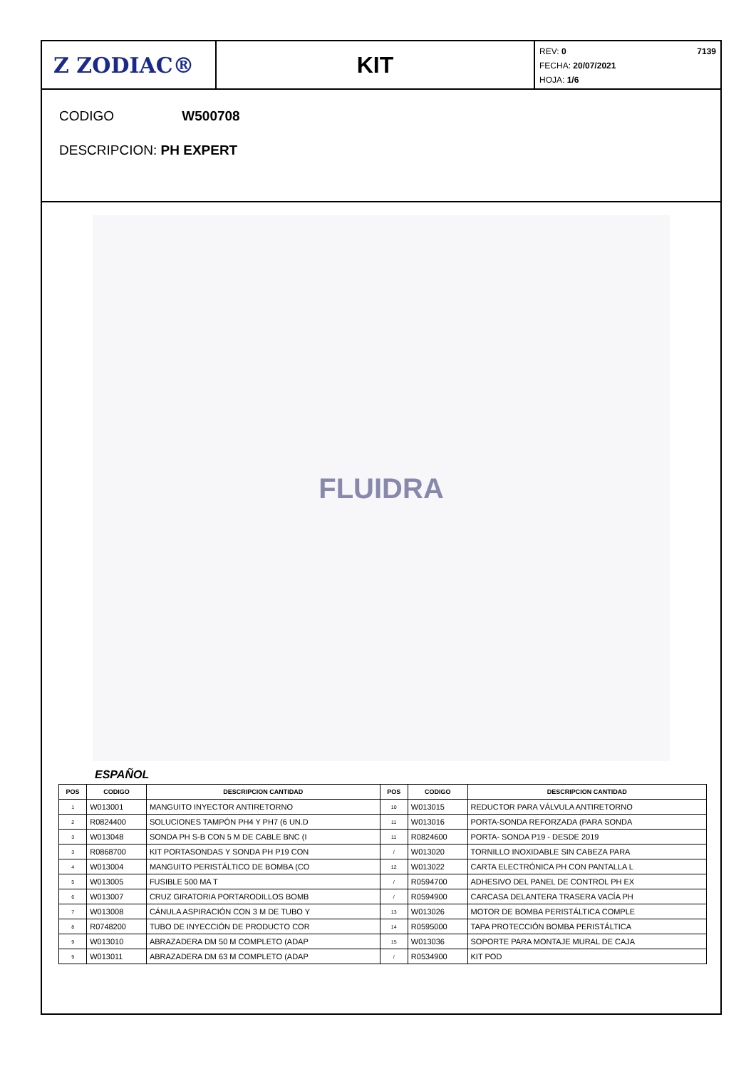Z ZODIAC® KIT
7139 REV: 0
FECHA: 20/07/2021
HOJA: 1/6
CODIGO W500708
DESCRIPCION: PH EXPERT
FLUIDRA
ESPAÑOL
| POS | CODIGO | DESCRIPCION CANTIDAD | POS | CODIGO | DESCRIPCION CANTIDAD |
| --- | --- | --- | --- | --- | --- |
| 1 | W013001 | MANGUITO INYECTOR ANTIRETORNO | 10 | W013015 | REDUCTOR PARA VÁLVULA ANTIRETORNO |
| 2 | R0824400 | SOLUCIONES TAMPÓN PH4 Y PH7 (6 UN.D | 11 | W013016 | PORTA-SONDA REFORZADA (PARA SONDA |
| 3 | W013048 | SONDA PH S-B CON 5 M DE CABLE BNC (I | 11 | R0824600 | PORTA- SONDA P19 - DESDE 2019 |
| 3 | R0868700 | KIT PORTASONDAS Y SONDA PH P19 CON | / | W013020 | TORNILLO INOXIDABLE SIN CABEZA PARA |
| 4 | W013004 | MANGUITO PERISTÁLTICO DE BOMBA (CO | 12 | W013022 | CARTA ELECTRÓNICA PH CON PANTALLA L |
| 5 | W013005 | FUSIBLE 500 MA T | / | R0594700 | ADHESIVO DEL PANEL DE CONTROL PH EX |
| 6 | W013007 | CRUZ GIRATORIA PORTARODILLOS BOMB | / | R0594900 | CARCASA DELANTERA TRASERA VACÍA PH |
| 7 | W013008 | CÁNULA ASPIRACIÓN CON 3 M DE TUBO Y | 13 | W013026 | MOTOR DE BOMBA PERISTÁLTICA COMPLE |
| 8 | R0748200 | TUBO DE INYECCIÓN DE PRODUCTO COR | 14 | R0595000 | TAPA PROTECCIÓN BOMBA PERISTÁLTICA |
| 9 | W013010 | ABRAZADERA DM 50 M COMPLETO (ADAP | 15 | W013036 | SOPORTE PARA MONTAJE MURAL DE CAJA |
| 9 | W013011 | ABRAZADERA DM 63 M COMPLETO (ADAP | / | R0534900 | KIT POD |